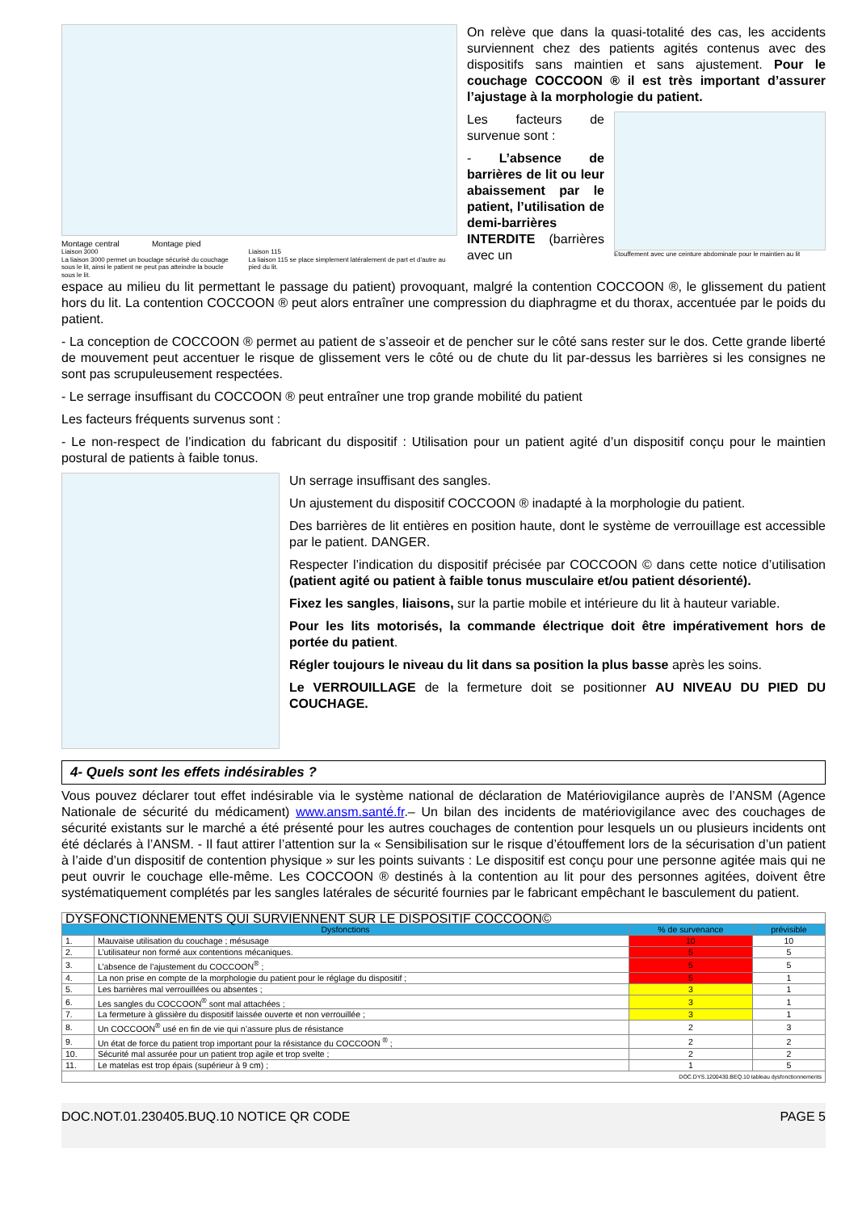Montage central Montage pied
Liaison 3000
La liaison 3000 permet un bouclage sécurisé du couchage sous le lit, ainsi le patient ne peut pas atteindre la boucle sous le lit.
Liaison 115
La liaison 115 se place simplement latéralement de part et d'autre au pied du lit.
On relève que dans la quasi-totalité des cas, les accidents surviennent chez des patients agités contenus avec des dispositifs sans maintien et sans ajustement. Pour le couchage COCCOON ® il est très important d’assurer l’ajustage à la morphologie du patient.
Les facteurs de survenue sont :
- L’absence de barrières de lit ou leur abaissement par le patient, l’utilisation de demi-barrières INTERDITE (barrières avec un
Etouffement avec une ceinture abdominale pour le maintien au lit
espace au milieu du lit permettant le passage du patient) provoquant, malgré la contention COCCOON ®, le glissement du patient hors du lit. La contention COCCOON ® peut alors entraîner une compression du diaphragme et du thorax, accentuée par le poids du patient.
- La conception de COCCOON ® permet au patient de s’asseoir et de pencher sur le côté sans rester sur le dos. Cette grande liberté de mouvement peut accentuer le risque de glissement vers le côté ou de chute du lit par-dessus les barrières si les consignes ne sont pas scrupuleusement respectées.
- Le serrage insuffisant du COCCOON ® peut entraîner une trop grande mobilité du patient
Les facteurs fréquents survenus sont :
- Le non-respect de l’indication du fabricant du dispositif : Utilisation pour un patient agité d’un dispositif conçu pour le maintien postural de patients à faible tonus.
Un serrage insuffisant des sangles.
Un ajustement du dispositif COCCOON ® inadapté à la morphologie du patient.
Des barrières de lit entières en position haute, dont le système de verrouillage est accessible par le patient. DANGER.
Respecter l’indication du dispositif précisée par COCCOON © dans cette notice d’utilisation (patient agité ou patient à faible tonus musculaire et/ou patient désorienté).
Fixez les sangles, liaisons, sur la partie mobile et intérieure du lit à hauteur variable.
Pour les lits motorisés, la commande électrique doit être impérativement hors de portée du patient.
Régler toujours le niveau du lit dans sa position la plus basse après les soins.
Le VERROUILLAGE de la fermeture doit se positionner AU NIVEAU DU PIED DU COUCHAGE.
4- Quels sont les effets indésirables ?
Vous pouvez déclarer tout effet indésirable via le système national de déclaration de Matériovigilance auprès de l’ANSM (Agence Nationale de sécurité du médicament) www.ansm.santé.fr.– Un bilan des incidents de matériovigilance avec des couchages de sécurité existants sur le marché a été présenté pour les autres couchages de contention pour lesquels un ou plusieurs incidents ont été déclarés à l’ANSM. - Il faut attirer l’attention sur la « Sensibilisation sur le risque d’étouffement lors de la sécurisation d’un patient à l’aide d’un dispositif de contention physique » sur les points suivants : Le dispositif est conçu pour une personne agitée mais qui ne peut ouvrir le couchage elle-même. Les COCCOON ® destinés à la contention au lit pour des personnes agitées, doivent être systématiquement complétés par les sangles latérales de sécurité fournies par le fabricant empêchant le basculement du patient.
| DYSFONCTIONNEMENTS QUI SURVIENNENT SUR LE DISPOSITIF COCCOON© | | | |
| Dysfonctions | | % de survenance | prévisible |
| 1. | Mauvaise utilisation du couchage ; mésusage | 10 | 10 |
| 2. | L’utilisateur non formé aux contentions mécaniques. | 5 | 5 |
| 3. | L’absence de l’ajustement du COCCOON<sup>®</sup> ; | 5 | 5 |
| 4. | La non prise en compte de la morphologie du patient pour le réglage du dispositif ; | 5 | 1 |
| 5. | Les barrières mal verrouillées ou absentes ; | 3 | 1 |
| 6. | Les sangles du COCCOON<sup>®</sup> sont mal attachées ; | 3 | 1 |
| 7. | La fermeture à glissière du dispositif laissée ouverte et non verrouillée ; | 3 | 1 |
| 8. | Un COCCOON<sup>®</sup> usé en fin de vie qui n’assure plus de résistance | 2 | 3 |
| 9. | Un état de force du patient trop important pour la résistance du COCCOON <sup>®</sup> ; | 2 | 2 |
| 10. | Sécurité mal assurée pour un patient trop agile et trop svelte ; | 2 | 2 |
| 11. | Le matelas est trop épais (supérieur à 9 cm) ; | 1 | 5 |
| DOC.DYS.1200430.BEQ.10 tableau dysfonctionnements | | | |
DOC.NOT.01.230405.BUQ.10 NOTICE QR CODE PAGE 5